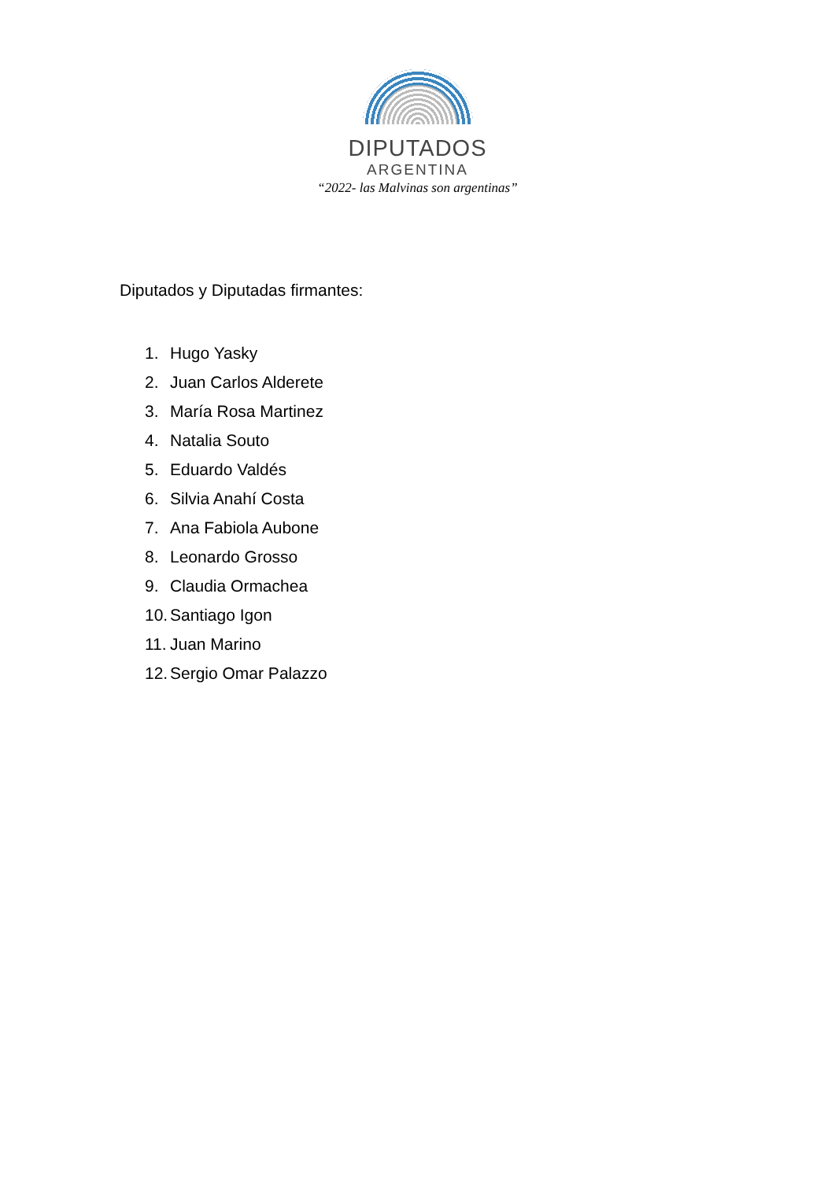DIPUTADOS
ARGENTINA
“2022- las Malvinas son argentinas”
Diputados y Diputadas firmantes:
1. Hugo Yasky
2. Juan Carlos Alderete
3. María Rosa Martinez
4. Natalia Souto
5. Eduardo Valdés
6. Silvia Anahí Costa
7. Ana Fabiola Aubone
8. Leonardo Grosso
9. Claudia Ormachea
10. Santiago Igon
11. Juan Marino
12. Sergio Omar Palazzo